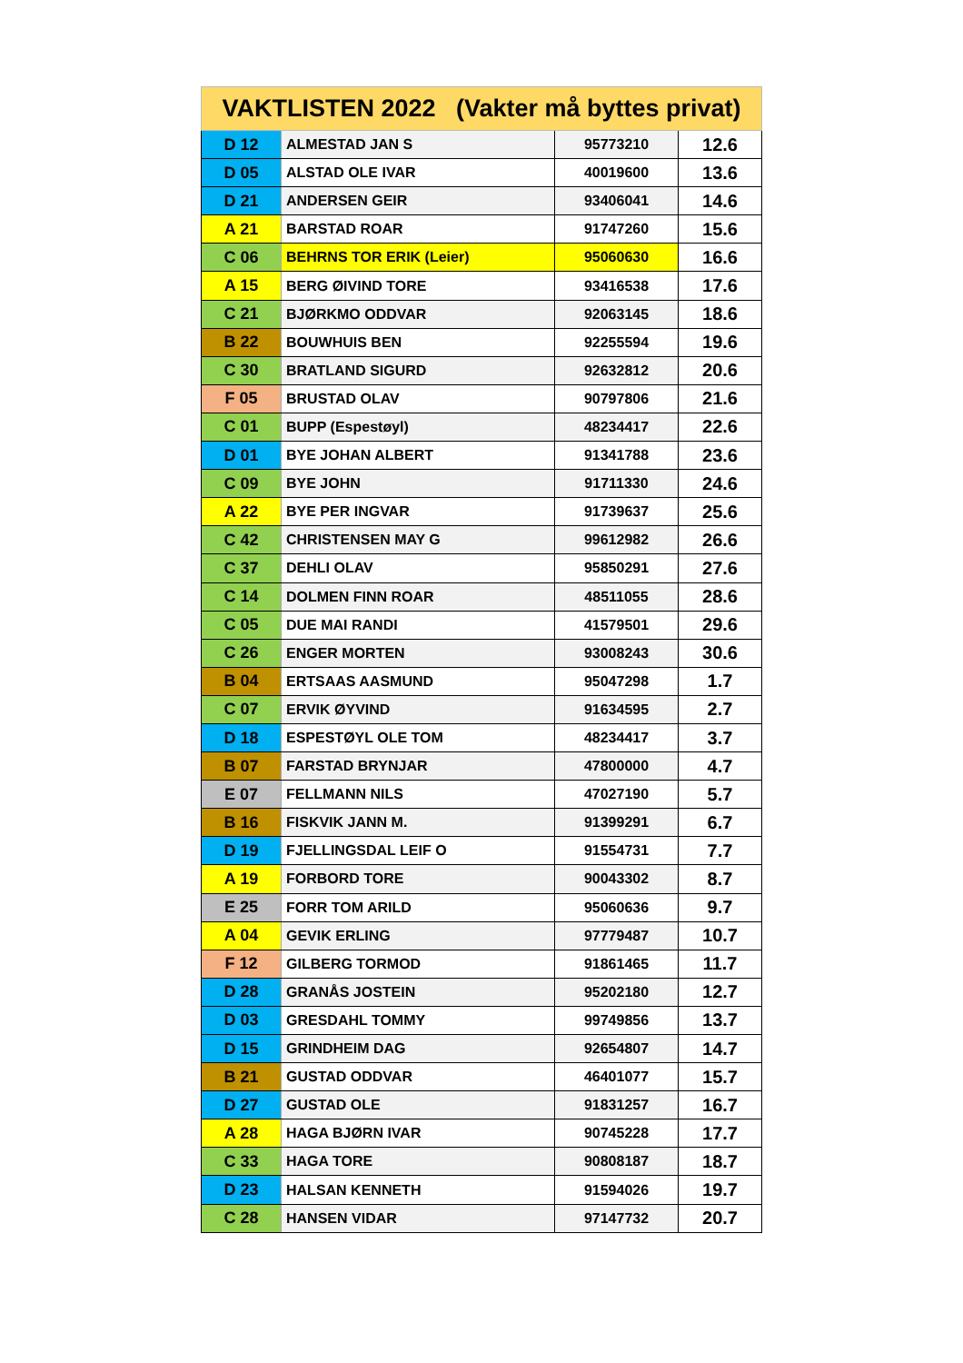| VAKTLISTEN 2022 (Vakter må byttes privat) | | | |
| --- | --- | --- | --- |
| D 12 | ALMESTAD JAN S | 95773210 | 12.6 |
| D 05 | ALSTAD OLE IVAR | 40019600 | 13.6 |
| D 21 | ANDERSEN GEIR | 93406041 | 14.6 |
| A 21 | BARSTAD ROAR | 91747260 | 15.6 |
| C 06 | BEHRNS TOR ERIK (Leier) | 95060630 | 16.6 |
| A 15 | BERG ØIVIND TORE | 93416538 | 17.6 |
| C 21 | BJØRKMO ODDVAR | 92063145 | 18.6 |
| B 22 | BOUWHUIS BEN | 92255594 | 19.6 |
| C 30 | BRATLAND SIGURD | 92632812 | 20.6 |
| F 05 | BRUSTAD OLAV | 90797806 | 21.6 |
| C 01 | BUPP (Espestøyl) | 48234417 | 22.6 |
| D 01 | BYE JOHAN ALBERT | 91341788 | 23.6 |
| C 09 | BYE JOHN | 91711330 | 24.6 |
| A 22 | BYE PER INGVAR | 91739637 | 25.6 |
| C 42 | CHRISTENSEN MAY G | 99612982 | 26.6 |
| C 37 | DEHLI OLAV | 95850291 | 27.6 |
| C 14 | DOLMEN FINN ROAR | 48511055 | 28.6 |
| C 05 | DUE MAI RANDI | 41579501 | 29.6 |
| C 26 | ENGER MORTEN | 93008243 | 30.6 |
| B 04 | ERTSAAS AASMUND | 95047298 | 1.7 |
| C 07 | ERVIK ØYVIND | 91634595 | 2.7 |
| D 18 | ESPESTØYL OLE TOM | 48234417 | 3.7 |
| B 07 | FARSTAD BRYNJAR | 47800000 | 4.7 |
| E 07 | FELLMANN NILS | 47027190 | 5.7 |
| B 16 | FISKVIK JANN M. | 91399291 | 6.7 |
| D 19 | FJELLINGSDAL LEIF O | 91554731 | 7.7 |
| A 19 | FORBORD TORE | 90043302 | 8.7 |
| E 25 | FORR TOM ARILD | 95060636 | 9.7 |
| A 04 | GEVIK ERLING | 97779487 | 10.7 |
| F 12 | GILBERG TORMOD | 91861465 | 11.7 |
| D 28 | GRANÅS JOSTEIN | 95202180 | 12.7 |
| D 03 | GRESDAHL TOMMY | 99749856 | 13.7 |
| D 15 | GRINDHEIM DAG | 92654807 | 14.7 |
| B 21 | GUSTAD ODDVAR | 46401077 | 15.7 |
| D 27 | GUSTAD OLE | 91831257 | 16.7 |
| A 28 | HAGA BJØRN IVAR | 90745228 | 17.7 |
| C 33 | HAGA TORE | 90808187 | 18.7 |
| D 23 | HALSAN KENNETH | 91594026 | 19.7 |
| C 28 | HANSEN VIDAR | 97147732 | 20.7 |